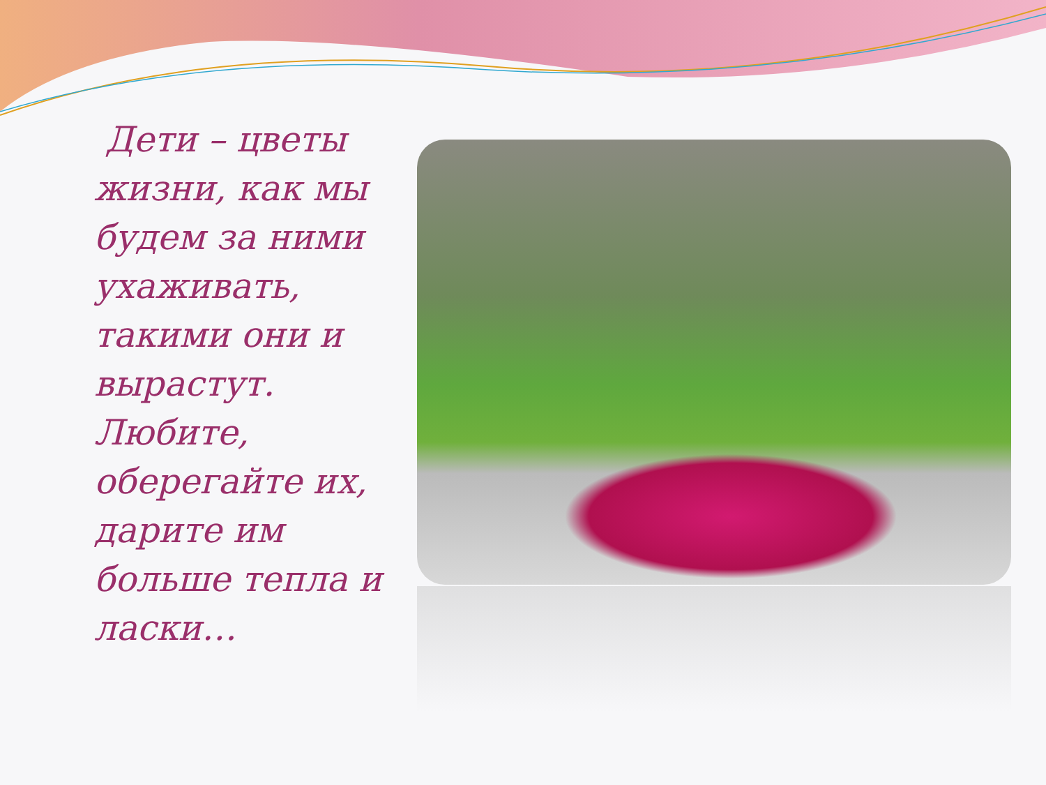Дети – цветы жизни, как мы будем за ними ухаживать, такими они и вырастут. Любите, оберегайте их, дарите им больше тепла и ласки…